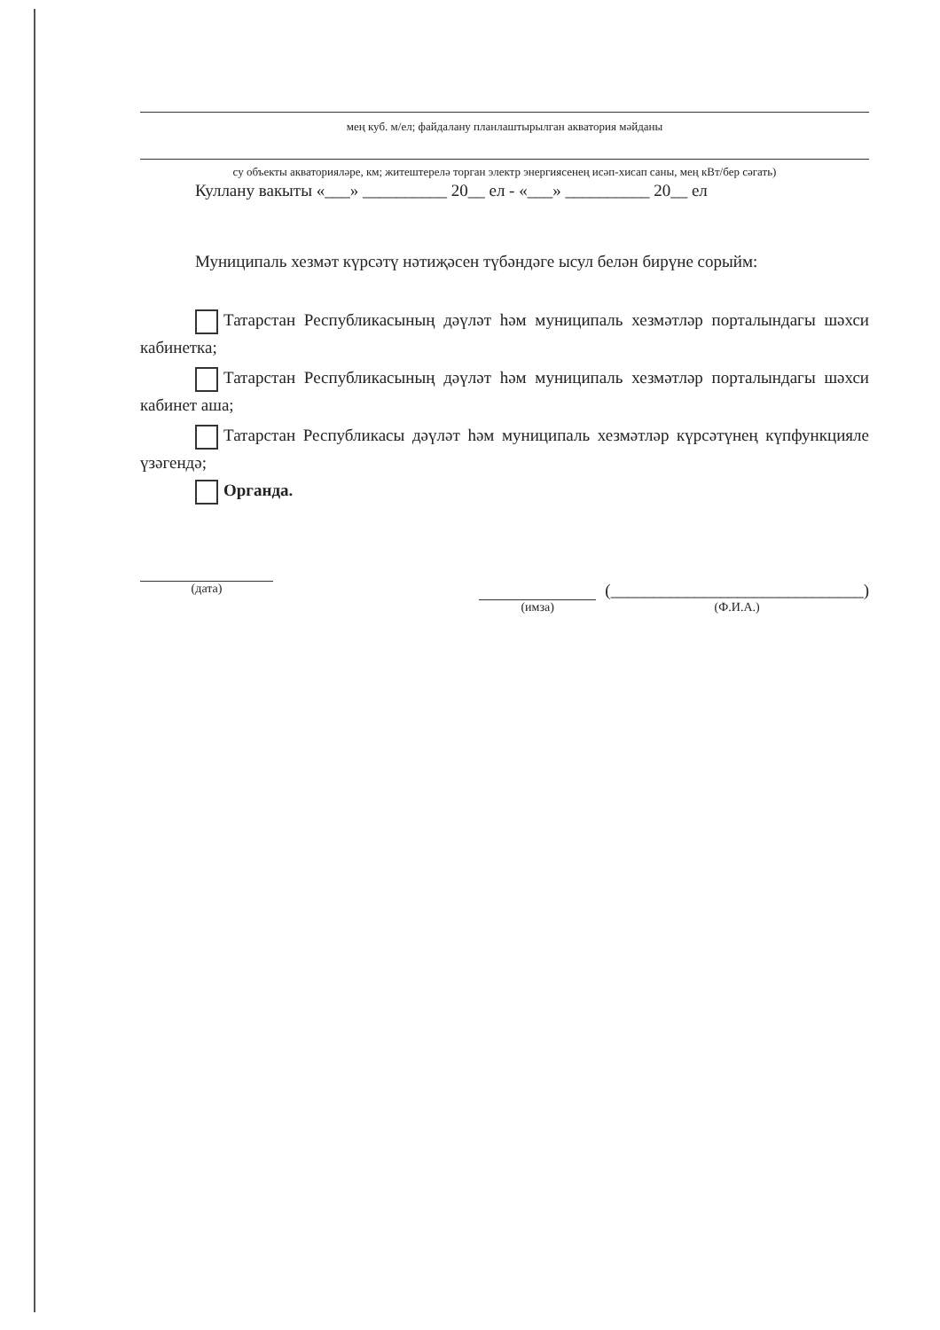мең куб. м/ел; файдалану планлаштырылган акватория мәйданы
су объекты акваторияләре, км; житештерелә торган электр энергиясенең исәп-хисап саны, мең кВт/бер сәгать)
Куллану вакыты «___» __________ 20__ ел - «___» __________ 20__ ел
Муниципаль хезмәт күрсәтү нәтиҗәсен түбәндәге ысул белән бирүне сорыйм:
Татарстан Республикасының дәүләт һәм муниципаль хезмәтләр порталындагы шәхси кабинетка;
Татарстан Республикасының дәүләт һәм муниципаль хезмәтләр порталындагы шәхси кабинет аша;
Татарстан Республикасы дәүләт һәм муниципаль хезмәтләр күрсәтүнең күпфункцияле үзәгендә;
Органда.
(дата) (имза)
(______________________________)
(Ф.И.А.)